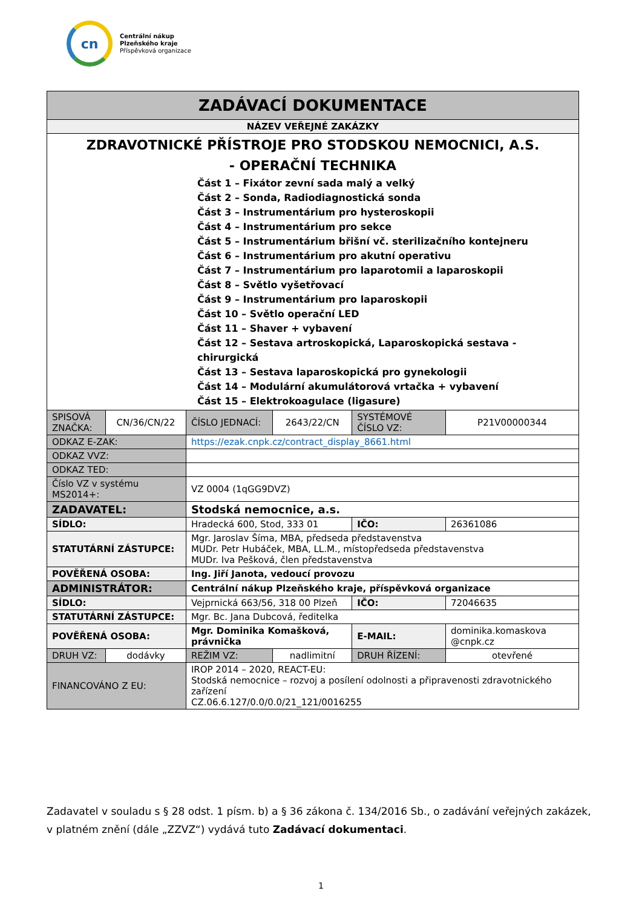cn
Centrální nákup
Plzeňského kraje
Příspěvková organizace
| ZADÁVACÍ DOKUMENTACE | | | | | |
| NÁZEV VEŘEJNÉ ZAKÁZKY | | | | | |
| ZDRAVOTNICKÉ PŘÍSTROJE PRO STODSKOU NEMOCNICI, A.S. - OPERAČNÍ TECHNIKA Část 1 – Fixátor zevní sada malý a velký Část 2 – Sonda, Radiodiagnostická sonda Část 3 – Instrumentárium pro hysteroskopii Část 4 – Instrumentárium pro sekce Část 5 – Instrumentárium břišní vč. sterilizačního kontejneru Část 6 – Instrumentárium pro akutní operativu Část 7 – Instrumentárium pro laparotomii a laparoskopii Část 8 – Světlo vyšetřovací Část 9 – Instrumentárium pro laparoskopii Část 10 – Světlo operační LED Část 11 – Shaver + vybavení Část 12 – Sestava artroskopická, Laparoskopická sestava - chirurgická Část 13 – Sestava laparoskopická pro gynekologii Část 14 – Modulární akumulátorová vrtačka + vybavení Část 15 – Elektrokoagulace (ligasure) | | | | | |
| SPISOVÁ ZNAČKA: | CN/36/CN/22 | ČÍSLO JEDNACÍ: | 2643/22/CN | SYSTÉMOVÉ ČÍSLO VZ: | P21V00000344 |
| ODKAZ E-ZAK: | | https://ezak.cnpk.cz/contract_display_8661.html | | | |
| ODKAZ VVZ: | | | | | |
| ODKAZ TED: | | | | | |
| Číslo VZ v systému MS2014+: | | VZ 0004 (1qGG9DVZ) | | | |
| ZADAVATEL: | | Stodská nemocnice, a.s. | | | |
| SÍDLO: | | Hradecká 600, Stod, 333 01 | | IČO: | 26361086 |
| STATUTÁRNÍ ZÁSTUPCE: | | Mgr. Jaroslav Šíma, MBA, předseda představenstva MUDr. Petr Hubáček, MBA, LL.M., místopředseda představenstva MUDr. Iva Pešková, člen představenstva | | | |
| POVĚŘENÁ OSOBA: | | Ing. Jiří Janota, vedoucí provozu | | | |
| ADMINISTRÁTOR: | | Centrální nákup Plzeňského kraje, příspěvková organizace | | | |
| SÍDLO: | | Vejprnická 663/56, 318 00 Plzeň | | IČO: | 72046635 |
| STATUTÁRNÍ ZÁSTUPCE: | | Mgr. Bc. Jana Dubcová, ředitelka | | | |
| POVĚŘENÁ OSOBA: | | Mgr. Dominika Komašková, právnička | | E-MAIL: | dominika.komaskova @cnpk.cz |
| DRUH VZ: | dodávky | REŽIM VZ: | nadlimitní | DRUH ŘÍZENÍ: | otevřené |
| FINANCOVÁNO Z EU: | | IROP 2014 – 2020, REACT-EU: Stodská nemocnice – rozvoj a posílení odolnosti a připravenosti zdravotnického zařízení CZ.06.6.127/0.0/0.0/21_121/0016255 | | | |
Zadavatel v souladu s § 28 odst. 1 písm. b) a § 36 zákona č. 134/2016 Sb., o zadávání veřejných zakázek, v platném znění (dále „ZZVZ“) vydává tuto Zadávací dokumentaci.
1